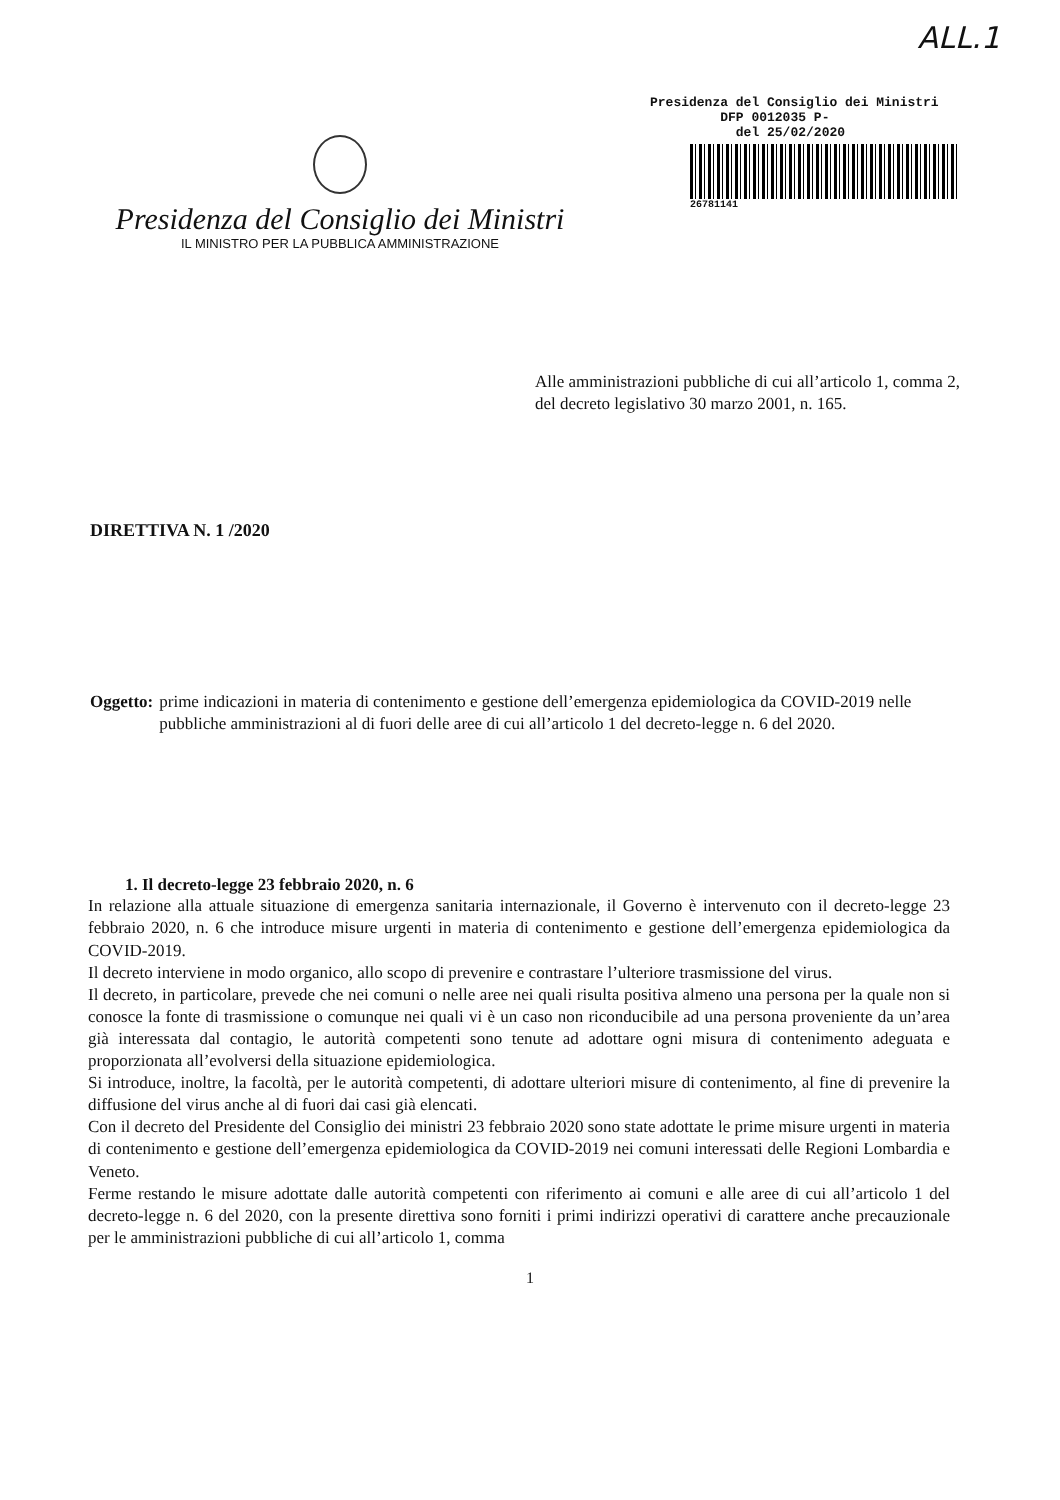ALL.1
Presidenza del Consiglio dei Ministri
IL MINISTRO PER LA PUBBLICA AMMINISTRAZIONE
Presidenza del Consiglio dei Ministri
DFP 0012035 P-
del 25/02/2020
26781141
Alle amministrazioni pubbliche di cui all’articolo 1, comma 2, del decreto legislativo 30 marzo 2001, n. 165.
DIRETTIVA N. 1 /2020
Oggetto: prime indicazioni in materia di contenimento e gestione dell’emergenza epidemiologica da COVID-2019 nelle pubbliche amministrazioni al di fuori delle aree di cui all’articolo 1 del decreto-legge n. 6 del 2020.
1. Il decreto-legge 23 febbraio 2020, n. 6
In relazione alla attuale situazione di emergenza sanitaria internazionale, il Governo è intervenuto con il decreto-legge 23 febbraio 2020, n. 6 che introduce misure urgenti in materia di contenimento e gestione dell’emergenza epidemiologica da COVID-2019.
Il decreto interviene in modo organico, allo scopo di prevenire e contrastare l’ulteriore trasmissione del virus.
Il decreto, in particolare, prevede che nei comuni o nelle aree nei quali risulta positiva almeno una persona per la quale non si conosce la fonte di trasmissione o comunque nei quali vi è un caso non riconducibile ad una persona proveniente da un’area già interessata dal contagio, le autorità competenti sono tenute ad adottare ogni misura di contenimento adeguata e proporzionata all’evolversi della situazione epidemiologica.
Si introduce, inoltre, la facoltà, per le autorità competenti, di adottare ulteriori misure di contenimento, al fine di prevenire la diffusione del virus anche al di fuori dai casi già elencati.
Con il decreto del Presidente del Consiglio dei ministri 23 febbraio 2020 sono state adottate le prime misure urgenti in materia di contenimento e gestione dell’emergenza epidemiologica da COVID-2019 nei comuni interessati delle Regioni Lombardia e Veneto.
Ferme restando le misure adottate dalle autorità competenti con riferimento ai comuni e alle aree di cui all’articolo 1 del decreto-legge n. 6 del 2020, con la presente direttiva sono forniti i primi indirizzi operativi di carattere anche precauzionale per le amministrazioni pubbliche di cui all’articolo 1, comma
1